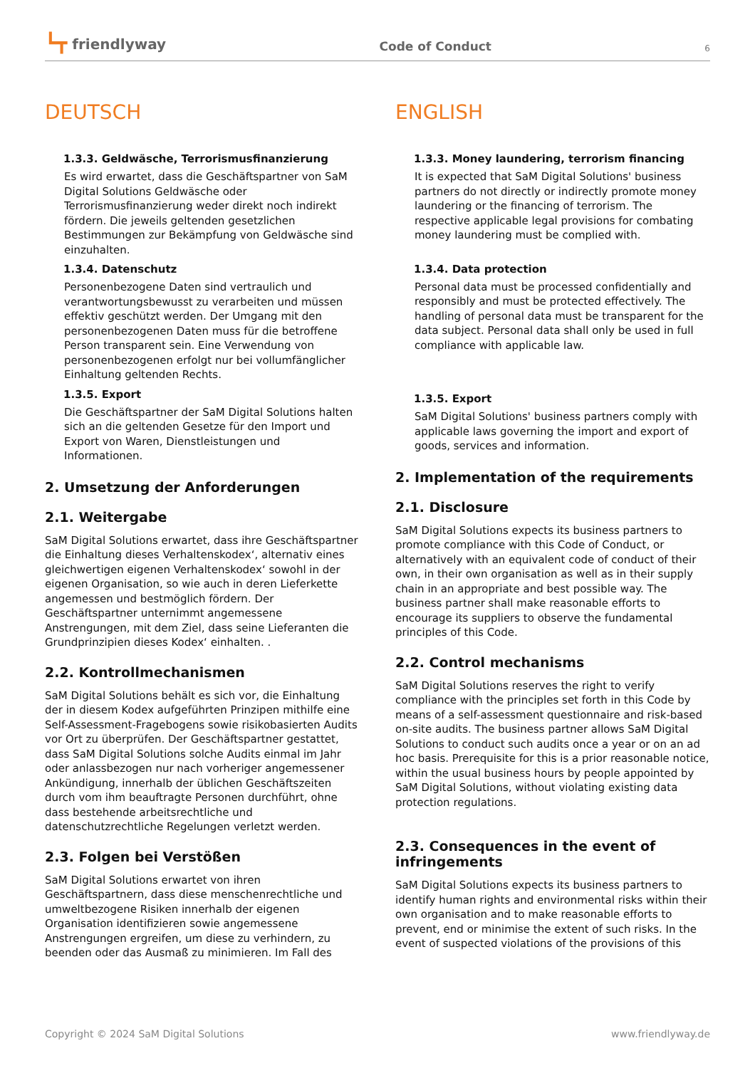┗┳ friendlyway
Code of Conduct
6
DEUTSCH
1.3.3. Geldwäsche, Terrorismusfinanzierung
Es wird erwartet, dass die Geschäftspartner von SaM Digital Solutions Geldwäsche oder Terrorismusfinanzierung weder direkt noch indirekt fördern. Die jeweils geltenden gesetzlichen Bestimmungen zur Bekämpfung von Geldwäsche sind einzuhalten.
1.3.4. Datenschutz
Personenbezogene Daten sind vertraulich und verantwortungsbewusst zu verarbeiten und müssen effektiv geschützt werden. Der Umgang mit den personenbezogenen Daten muss für die betroffene Person transparent sein. Eine Verwendung von personenbezogenen erfolgt nur bei vollumfänglicher Einhaltung geltenden Rechts.
1.3.5. Export
Die Geschäftspartner der SaM Digital Solutions halten sich an die geltenden Gesetze für den Import und Export von Waren, Dienstleistungen und Informationen.
2. Umsetzung der Anforderungen
2.1. Weitergabe
SaM Digital Solutions erwartet, dass ihre Geschäftspartner die Einhaltung dieses Verhaltenskodex‘, alternativ eines gleichwertigen eigenen Verhaltenskodex‘ sowohl in der eigenen Organisation, so wie auch in deren Lieferkette angemessen und bestmöglich fördern. Der Geschäftspartner unternimmt angemessene Anstrengungen, mit dem Ziel, dass seine Lieferanten die Grundprinzipien dieses Kodex‘ einhalten. .
2.2. Kontrollmechanismen
SaM Digital Solutions behält es sich vor, die Einhaltung der in diesem Kodex aufgeführten Prinzipen mithilfe eine Self-Assessment-Fragebogens sowie risikobasierten Audits vor Ort zu überprüfen. Der Geschäftspartner gestattet, dass SaM Digital Solutions solche Audits einmal im Jahr oder anlassbezogen nur nach vorheriger angemessener Ankündigung, innerhalb der üblichen Geschäftszeiten durch vom ihm beauftragte Personen durchführt, ohne dass bestehende arbeitsrechtliche und datenschutzrechtliche Regelungen verletzt werden.
2.3. Folgen bei Verstößen
SaM Digital Solutions erwartet von ihren Geschäftspartnern, dass diese menschenrechtliche und umweltbezogene Risiken innerhalb der eigenen Organisation identifizieren sowie angemessene Anstrengungen ergreifen, um diese zu verhindern, zu beenden oder das Ausmaß zu minimieren. Im Fall des
ENGLISH
1.3.3. Money laundering, terrorism financing
It is expected that SaM Digital Solutions' business partners do not directly or indirectly promote money laundering or the financing of terrorism. The respective applicable legal provisions for combating money laundering must be complied with.
1.3.4. Data protection
Personal data must be processed confidentially and responsibly and must be protected effectively. The handling of personal data must be transparent for the data subject. Personal data shall only be used in full compliance with applicable law.
1.3.5. Export
SaM Digital Solutions' business partners comply with applicable laws governing the import and export of goods, services and information.
2. Implementation of the requirements
2.1. Disclosure
SaM Digital Solutions expects its business partners to promote compliance with this Code of Conduct, or alternatively with an equivalent code of conduct of their own, in their own organisation as well as in their supply chain in an appropriate and best possible way. The business partner shall make reasonable efforts to encourage its suppliers to observe the fundamental principles of this Code.
2.2. Control mechanisms
SaM Digital Solutions reserves the right to verify compliance with the principles set forth in this Code by means of a self-assessment questionnaire and risk-based on-site audits. The business partner allows SaM Digital Solutions to conduct such audits once a year or on an ad hoc basis. Prerequisite for this is a prior reasonable notice, within the usual business hours by people appointed by SaM Digital Solutions, without violating existing data protection regulations.
2.3. Consequences in the event of infringements
SaM Digital Solutions expects its business partners to identify human rights and environmental risks within their own organisation and to make reasonable efforts to prevent, end or minimise the extent of such risks. In the event of suspected violations of the provisions of this
Copyright © 2024 SaM Digital Solutions www.friendlyway.de